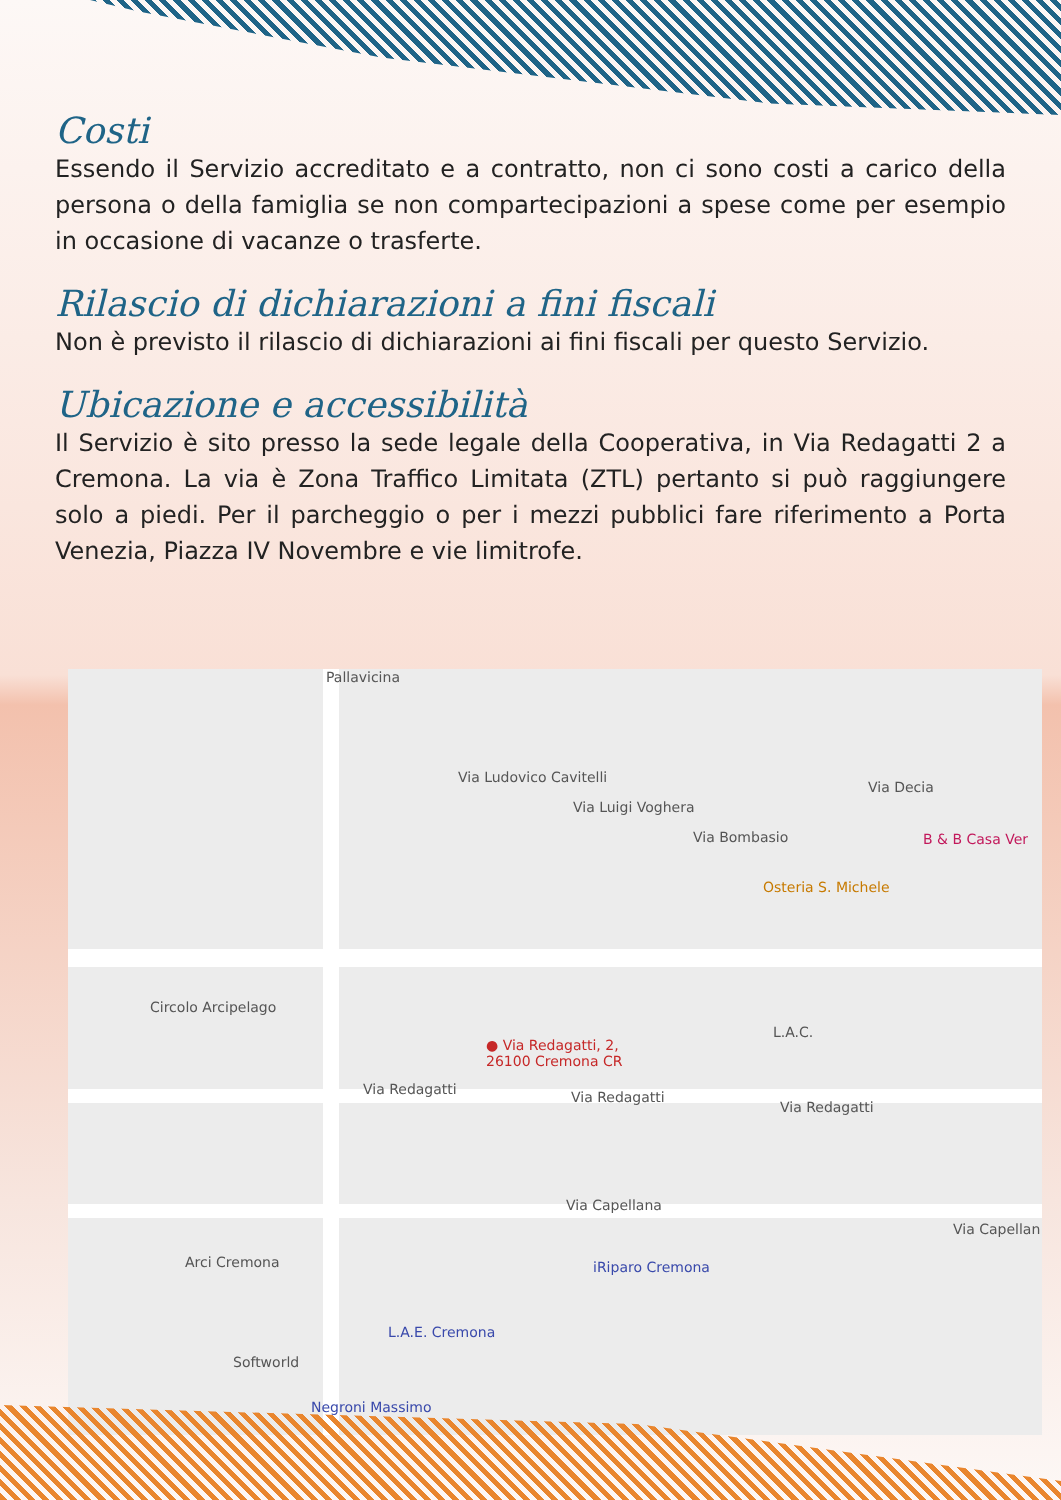Costi
Essendo il Servizio accreditato e a contratto, non ci sono costi a carico della persona o della famiglia se non compartecipazioni a spese come per esempio in occasione di vacanze o trasferte.
Rilascio di dichiarazioni a fini fiscali
Non è previsto il rilascio di dichiarazioni ai fini fiscali per questo Servizio.
Ubicazione e accessibilità
Il Servizio è sito presso la sede legale della Cooperativa, in Via Redagatti 2 a Cremona. La via è Zona Traffico Limitata (ZTL) pertanto si può raggiungere solo a piedi. Per il parcheggio o per i mezzi pubblici fare riferimento a Porta Venezia, Piazza IV Novembre e vie limitrofe.
Pallavicina
Via Ludovico Cavitelli
Via Luigi Voghera
Via Bombasio
Via Decia
B & B Casa Ver
Osteria S. Michele
Circolo Arcipelago
L.A.C.
● Via Redagatti, 2,
26100 Cremona CR
Via Redagatti Via Redagatti
Via Redagatti
Via Capellana
Via Capellan
Arci Cremona iRiparo Cremona
L.A.E. Cremona
Softworld
Negroni Massimo